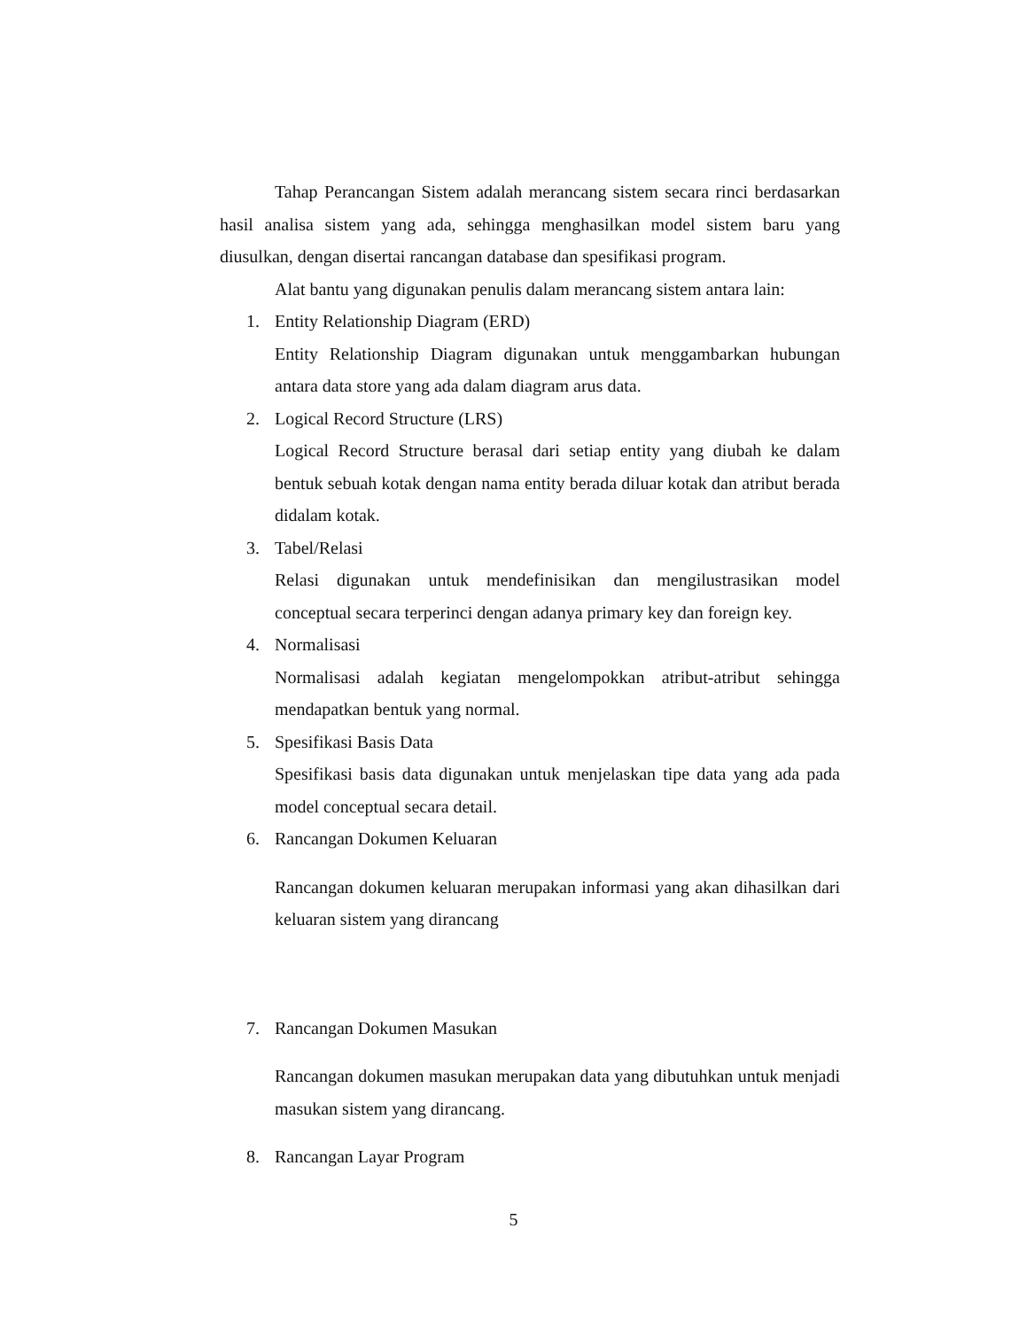Tahap Perancangan Sistem adalah merancang sistem secara rinci berdasarkan hasil analisa sistem yang ada, sehingga menghasilkan model sistem baru yang diusulkan, dengan disertai rancangan database dan spesifikasi program.
Alat bantu yang digunakan penulis dalam merancang sistem antara lain:
1. Entity Relationship Diagram (ERD)
Entity Relationship Diagram digunakan untuk menggambarkan hubungan antara data store yang ada dalam diagram arus data.
2. Logical Record Structure (LRS)
Logical Record Structure berasal dari setiap entity yang diubah ke dalam bentuk sebuah kotak dengan nama entity berada diluar kotak dan atribut berada didalam kotak.
3. Tabel/Relasi
Relasi digunakan untuk mendefinisikan dan mengilustrasikan model conceptual secara terperinci dengan adanya primary key dan foreign key.
4. Normalisasi
Normalisasi adalah kegiatan mengelompokkan atribut-atribut sehingga mendapatkan bentuk yang normal.
5. Spesifikasi Basis Data
Spesifikasi basis data digunakan untuk menjelaskan tipe data yang ada pada model conceptual secara detail.
6. Rancangan Dokumen Keluaran
Rancangan dokumen keluaran merupakan informasi yang akan dihasilkan dari keluaran sistem yang dirancang
7. Rancangan Dokumen Masukan
Rancangan dokumen masukan merupakan data yang dibutuhkan untuk menjadi masukan sistem yang dirancang.
8. Rancangan Layar Program
5